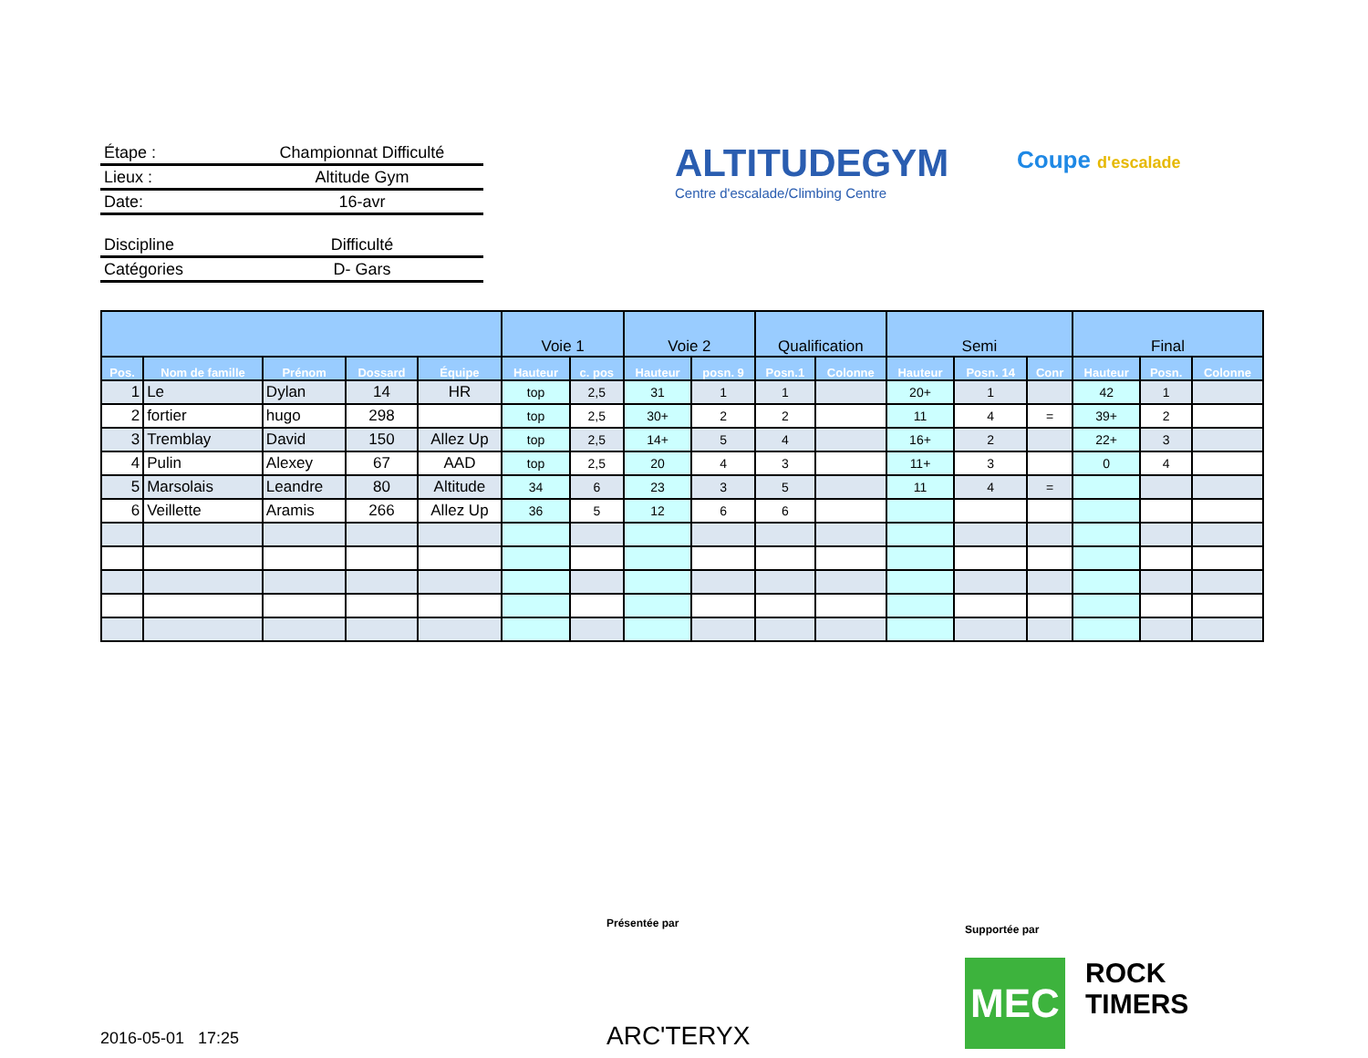Étape : Championnat Difficulté
Lieux : Altitude Gym
Date: 16-avr
Discipline Difficulté
Catégories D- Gars
ALTITUDEGYM
Centre d'escalade/Climbing Centre
Coupe d'escalade
| | | | | | Voie 1 | | Voie 2 | | Qualification | | Semi | | | Final | | |
| --- | --- | --- | --- | --- | --- | --- | --- | --- | --- | --- | --- | --- | --- | --- | --- | --- |
| Pos. | Nom de famille | Prénom | Dossard | Équipe | Hauteur | c. pos | Hauteur | posn. 9 | Posn.1 | Colonne | Hauteur | Posn. 14 | Conr | Hauteur | Posn. | Colonne |
| 1 | Le | Dylan | 14 | HR | top | 2,5 | 31 | 1 | 1 | | 20+ | 1 | | 42 | 1 | |
| 2 | fortier | hugo | 298 | | top | 2,5 | 30+ | 2 | 2 | | 11 | 4 | = | 39+ | 2 | |
| 3 | Tremblay | David | 150 | Allez Up | top | 2,5 | 14+ | 5 | 4 | | 16+ | 2 | | 22+ | 3 | |
| 4 | Pulin | Alexey | 67 | AAD | top | 2,5 | 20 | 4 | 3 | | 11+ | 3 | | 0 | 4 | |
| 5 | Marsolais | Leandre | 80 | Altitude | 34 | 6 | 23 | 3 | 5 | | 11 | 4 | = | | | |
| 6 | Veillette | Aramis | 266 | Allez Up | 36 | 5 | 12 | 6 | 6 | | | | | | | |
Présentée par
ARC'TERYX
Supportée par
MEC
ROCK
TIMERS
2016-05-01 17:25